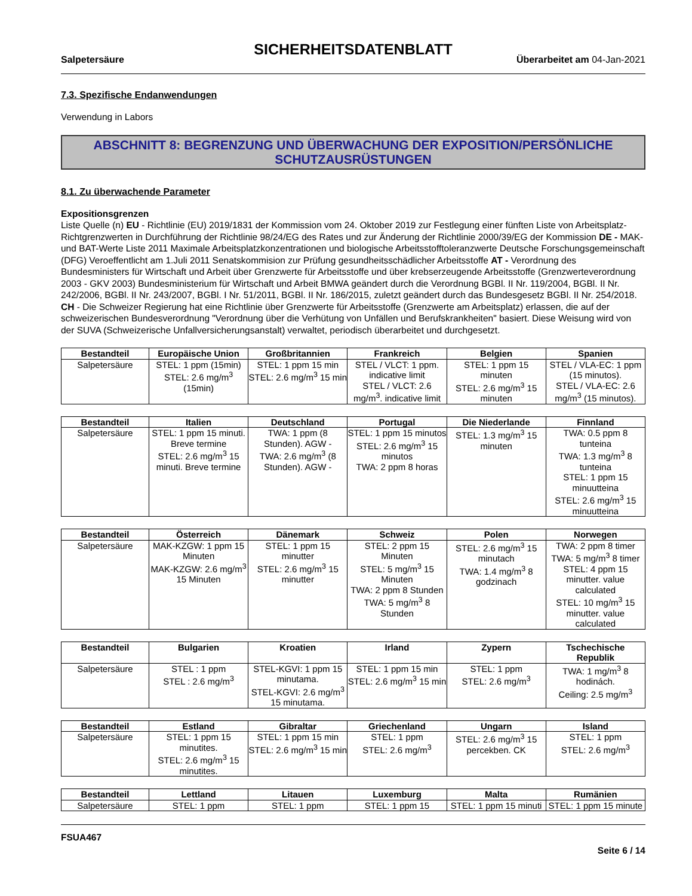SICHERHEITSDATENBLATT
Salpetersäure Überarbeitet am 04-Jan-2021
7.3. Spezifische Endanwendungen
Verwendung in Labors
ABSCHNITT 8: BEGRENZUNG UND ÜBERWACHUNG DER EXPOSITION/PERSÖNLICHE SCHUTZAUSRÜSTUNGEN
8.1. Zu überwachende Parameter
Expositionsgrenzen
Liste Quelle (n) EU - Richtlinie (EU) 2019/1831 der Kommission vom 24. Oktober 2019 zur Festlegung einer fünften Liste von Arbeitsplatz-Richtgrenzwerten in Durchführung der Richtlinie 98/24/EG des Rates und zur Änderung der Richtlinie 2000/39/EG der Kommission DE - MAK- und BAT-Werte Liste 2011 Maximale Arbeitsplatzkonzentrationen und biologische Arbeitsstofftoleranzwerte Deutsche Forschungsgemeinschaft (DFG) Veroeffentlicht am 1.Juli 2011 Senatskommision zur Prüfung gesundheitsschädlicher Arbeitsstoffe AT - Verordnung des Bundesministers für Wirtschaft und Arbeit über Grenzwerte für Arbeitsstoffe und über krebserzeugende Arbeitsstoffe (Grenzwerteverordnung 2003 - GKV 2003) Bundesministerium für Wirtschaft und Arbeit BMWA geändert durch die Verordnung BGBl. II Nr. 119/2004, BGBl. II Nr. 242/2006, BGBl. II Nr. 243/2007, BGBl. I Nr. 51/2011, BGBl. II Nr. 186/2015, zuletzt geändert durch das Bundesgesetz BGBl. II Nr. 254/2018. CH - Die Schweizer Regierung hat eine Richtlinie über Grenzwerte für Arbeitsstoffe (Grenzwerte am Arbeitsplatz) erlassen, die auf der schweizerischen Bundesverordnung "Verordnung über die Verhütung von Unfällen und Berufskrankheiten" basiert. Diese Weisung wird von der SUVA (Schweizerische Unfallversicherungsanstalt) verwaltet, periodisch überarbeitet und durchgesetzt.
| Bestandteil | Europäische Union | Großbritannien | Frankreich | Belgien | Spanien |
| --- | --- | --- | --- | --- | --- |
| Salpetersäure | STEL: 1 ppm (15min) STEL: 2.6 mg/m<sup>3</sup> (15min) | STEL: 1 ppm 15 min STEL: 2.6 mg/m<sup>3</sup> 15 min | STEL / VLCT: 1 ppm. indicative limit STEL / VLCT: 2.6 mg/m<sup>3</sup>. indicative limit | STEL: 1 ppm 15 minuten STEL: 2.6 mg/m<sup>3</sup> 15 minuten | STEL / VLA-EC: 1 ppm (15 minutos). STEL / VLA-EC: 2.6 mg/m<sup>3</sup> (15 minutos). |
| Bestandteil | Italien | Deutschland | Portugal | Die Niederlande | Finnland |
| --- | --- | --- | --- | --- | --- |
| Salpetersäure | STEL: 1 ppm 15 minuti. Breve termine STEL: 2.6 mg/m<sup>3</sup> 15 minuti. Breve termine | TWA: 1 ppm (8 Stunden). AGW - TWA: 2.6 mg/m<sup>3</sup> (8 Stunden). AGW - | STEL: 1 ppm 15 minutos STEL: 2.6 mg/m<sup>3</sup> 15 minutos TWA: 2 ppm 8 horas | STEL: 1.3 mg/m<sup>3</sup> 15 minuten | TWA: 0.5 ppm 8 tunteina TWA: 1.3 mg/m<sup>3</sup> 8 tunteina STEL: 1 ppm 15 minuutteina STEL: 2.6 mg/m<sup>3</sup> 15 minuutteina |
| Bestandteil | Österreich | Dänemark | Schweiz | Polen | Norwegen |
| --- | --- | --- | --- | --- | --- |
| Salpetersäure | MAK-KZGW: 1 ppm 15 Minuten MAK-KZGW: 2.6 mg/m<sup>3</sup> 15 Minuten | STEL: 1 ppm 15 minutter STEL: 2.6 mg/m<sup>3</sup> 15 minutter | STEL: 2 ppm 15 Minuten STEL: 5 mg/m<sup>3</sup> 15 Minuten TWA: 2 ppm 8 Stunden TWA: 5 mg/m<sup>3</sup> 8 Stunden | STEL: 2.6 mg/m<sup>3</sup> 15 minutach TWA: 1.4 mg/m<sup>3</sup> 8 godzinach | TWA: 2 ppm 8 timer TWA: 5 mg/m<sup>3</sup> 8 timer STEL: 4 ppm 15 minutter. value calculated STEL: 10 mg/m<sup>3</sup> 15 minutter. value calculated |
| Bestandteil | Bulgarien | Kroatien | Irland | Zypern | Tschechische Republik |
| --- | --- | --- | --- | --- | --- |
| Salpetersäure | STEL : 1 ppm STEL : 2.6 mg/m<sup>3</sup> | STEL-KGVI: 1 ppm 15 minutama. STEL-KGVI: 2.6 mg/m<sup>3</sup> 15 minutama. | STEL: 1 ppm 15 min STEL: 2.6 mg/m<sup>3</sup> 15 min | STEL: 1 ppm STEL: 2.6 mg/m<sup>3</sup> | TWA: 1 mg/m<sup>3</sup> 8 hodinách. Ceiling: 2.5 mg/m<sup>3</sup> |
| Bestandteil | Estland | Gibraltar | Griechenland | Ungarn | Island |
| --- | --- | --- | --- | --- | --- |
| Salpetersäure | STEL: 1 ppm 15 minutites. STEL: 2.6 mg/m<sup>3</sup> 15 minutites. | STEL: 1 ppm 15 min STEL: 2.6 mg/m<sup>3</sup> 15 min | STEL: 1 ppm STEL: 2.6 mg/m<sup>3</sup> | STEL: 2.6 mg/m<sup>3</sup> 15 percekben. CK | STEL: 1 ppm STEL: 2.6 mg/m<sup>3</sup> |
| Bestandteil | Lettland | Litauen | Luxemburg | Malta | Rumänien |
| --- | --- | --- | --- | --- | --- |
| Salpetersäure | STEL: 1 ppm | STEL: 1 ppm | STEL: 1 ppm 15 | STEL: 1 ppm 15 minuti | STEL: 1 ppm 15 minute |
FSUA467
Seite 6 / 14